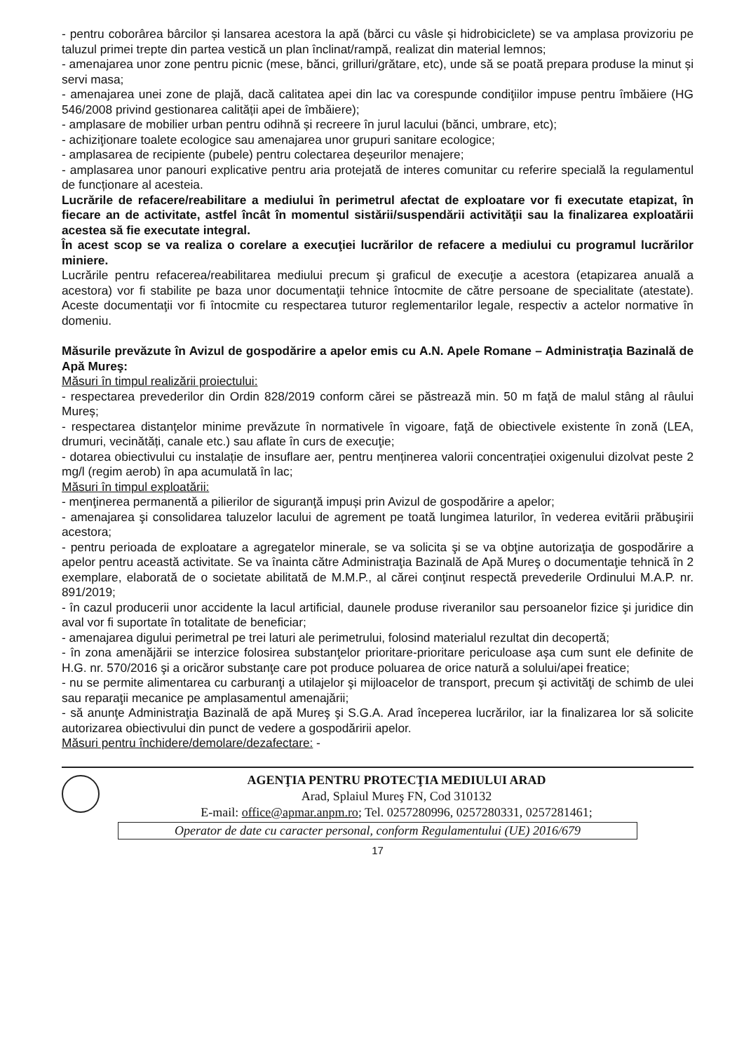- pentru coborârea bârcilor și lansarea acestora la apă (bărci cu vâsle și hidrobiciclete) se va amplasa provizoriu pe taluzul primei trepte din partea vestică un plan înclinat/rampă, realizat din material lemnos;
- amenajarea unor zone pentru picnic (mese, bănci, grilluri/grătare, etc), unde să se poată prepara produse la minut și servi masa;
- amenajarea unei zone de plajă, dacă calitatea apei din lac va corespunde condiţiilor impuse pentru îmbăiere (HG 546/2008 privind gestionarea calității apei de îmbăiere);
- amplasare de mobilier urban pentru odihnă și recreere în jurul lacului (bănci, umbrare, etc);
- achiziţionare toalete ecologice sau amenajarea unor grupuri sanitare ecologice;
- amplasarea de recipiente (pubele) pentru colectarea deșeurilor menajere;
- amplasarea unor panouri explicative pentru aria protejată de interes comunitar cu referire specială la regulamentul de funcționare al acesteia.
Lucrările de refacere/reabilitare a mediului în perimetrul afectat de exploatare vor fi executate etapizat, în fiecare an de activitate, astfel încât în momentul sistării/suspendării activităţii sau la finalizarea exploatării acestea să fie executate integral.
În acest scop se va realiza o corelare a execuţiei lucrărilor de refacere a mediului cu programul lucrărilor miniere.
Lucrările pentru refacerea/reabilitarea mediului precum şi graficul de execuţie a acestora (etapizarea anuală a acestora) vor fi stabilite pe baza unor documentaţii tehnice întocmite de către persoane de specialitate (atestate). Aceste documentaţii vor fi întocmite cu respectarea tuturor reglementarilor legale, respectiv a actelor normative în domeniu.
Măsurile prevăzute în Avizul de gospodărire a apelor emis cu A.N. Apele Romane – Administraţia Bazinală de Apă Mureş:
Măsuri în timpul realizării proiectului:
- respectarea prevederilor din Ordin 828/2019 conform cărei se păstrează min. 50 m faţă de malul stâng al râului Mureș;
- respectarea distanţelor minime prevăzute în normativele în vigoare, faţă de obiectivele existente în zonă (LEA, drumuri, vecinătăți, canale etc.) sau aflate în curs de execuţie;
- dotarea obiectivului cu instalație de insuflare aer, pentru menținerea valorii concentrației oxigenului dizolvat peste 2 mg/l (regim aerob) în apa acumulată în lac;
Măsuri în timpul exploatării:
- menţinerea permanentă a pilierilor de siguranţă impuși prin Avizul de gospodărire a apelor;
- amenajarea şi consolidarea taluzelor lacului de agrement pe toată lungimea laturilor, în vederea evitării prăbuşirii acestora;
- pentru perioada de exploatare a agregatelor minerale, se va solicita şi se va obţine autorizaţia de gospodărire a apelor pentru această activitate. Se va înainta către Administraţia Bazinală de Apă Mureş o documentaţie tehnică în 2 exemplare, elaborată de o societate abilitată de M.M.P., al cărei conţinut respectă prevederile Ordinului M.A.P. nr. 891/2019;
- în cazul producerii unor accidente la lacul artificial, daunele produse riveranilor sau persoanelor fizice şi juridice din aval vor fi suportate în totalitate de beneficiar;
- amenajarea digului perimetral pe trei laturi ale perimetrului, folosind materialul rezultat din decopertă;
- în zona amenăjării se interzice folosirea substanţelor prioritare-prioritare periculoase aşa cum sunt ele definite de H.G. nr. 570/2016 şi a oricăror substanţe care pot produce poluarea de orice natură a solului/apei freatice;
- nu se permite alimentarea cu carburanţi a utilajelor şi mijloacelor de transport, precum şi activităţi de schimb de ulei sau reparaţii mecanice pe amplasamentul amenajării;
- să anunţe Administraţia Bazinală de apă Mureş şi S.G.A. Arad începerea lucrărilor, iar la finalizarea lor să solicite autorizarea obiectivului din punct de vedere a gospodăririi apelor.
Măsuri pentru închidere/demolare/dezafectare: -
AGENŢIA PENTRU PROTECŢIA MEDIULUI ARAD
Arad, Splaiul Mureş FN, Cod 310132
E-mail: office@apmar.anpm.ro; Tel. 0257280996, 0257280331, 0257281461;
Operator de date cu caracter personal, conform Regulamentului (UE) 2016/679
17